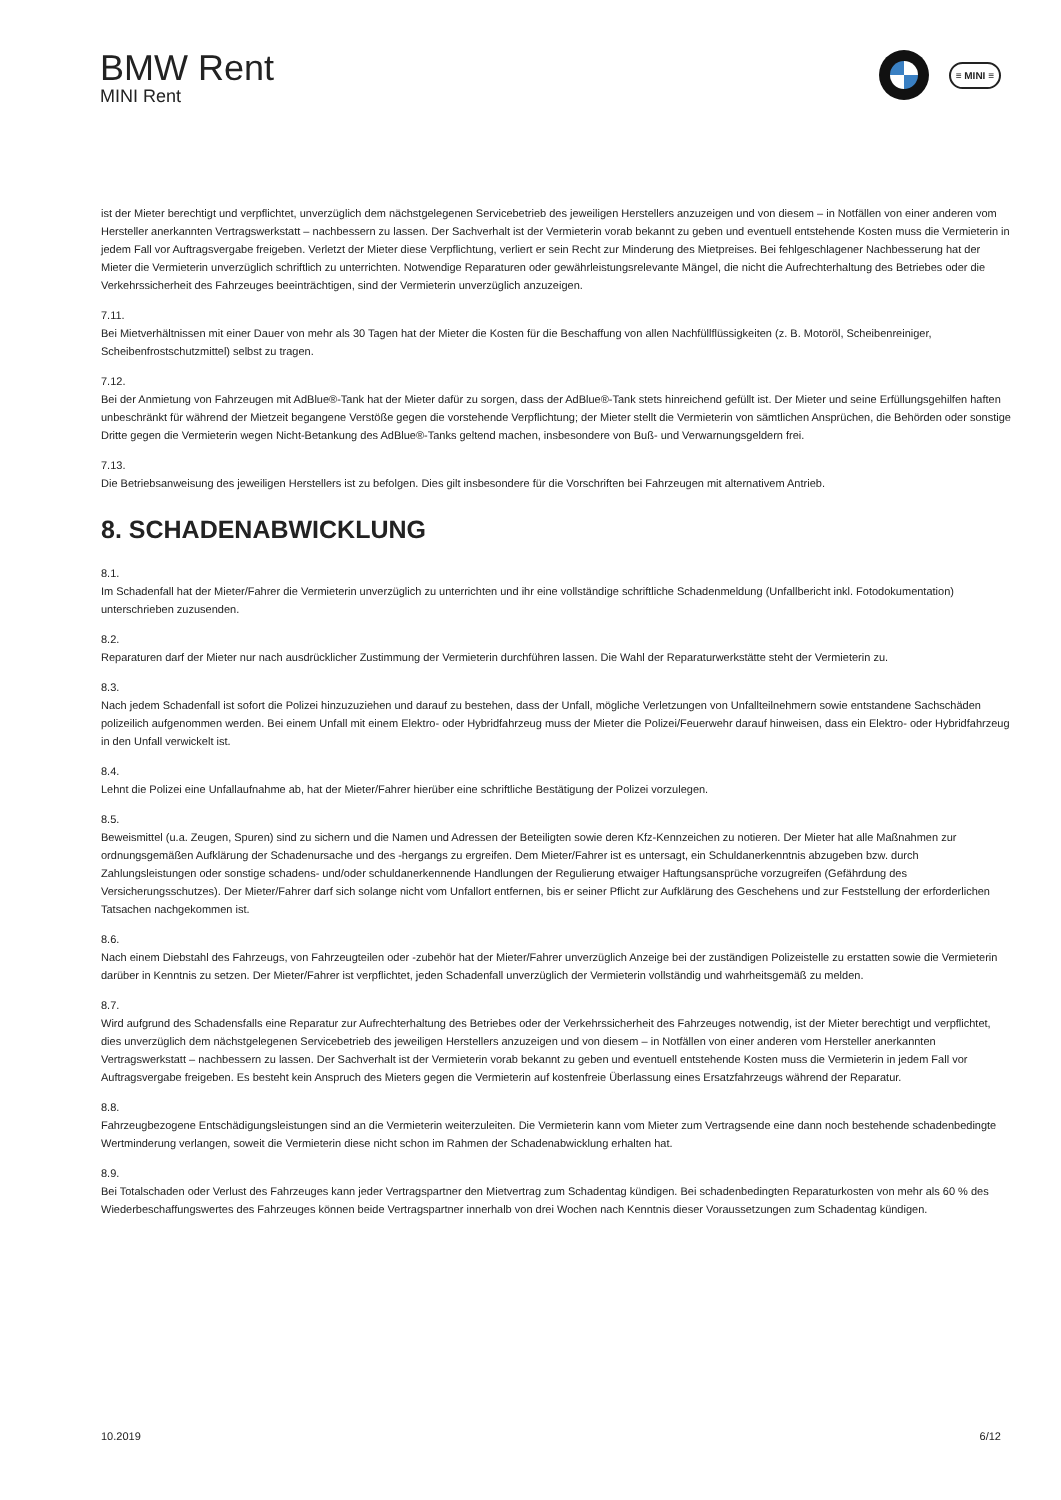BMW Rent
MINI Rent
≡ MINI ≡
ist der Mieter berechtigt und verpflichtet, unverzüglich dem nächstgelegenen Servicebetrieb des jeweiligen Herstellers anzuzeigen und von diesem – in Notfällen von einer anderen vom Hersteller anerkannten Vertragswerkstatt – nachbessern zu lassen. Der Sachverhalt ist der Vermieterin vorab bekannt zu geben und eventuell entstehende Kosten muss die Vermieterin in jedem Fall vor Auftragsvergabe freigeben. Verletzt der Mieter diese Verpflichtung, verliert er sein Recht zur Minderung des Mietpreises. Bei fehlgeschlagener Nachbesserung hat der Mieter die Vermieterin unverzüglich schriftlich zu unterrichten. Notwendige Reparaturen oder gewährleistungsrelevante Mängel, die nicht die Aufrechterhaltung des Betriebes oder die Verkehrssicherheit des Fahrzeuges beeinträchtigen, sind der Vermieterin unverzüglich anzuzeigen.
7.11.
Bei Mietverhältnissen mit einer Dauer von mehr als 30 Tagen hat der Mieter die Kosten für die Beschaffung von allen Nachfüllflüssigkeiten (z. B. Motoröl, Scheibenreiniger, Scheibenfrostschutzmittel) selbst zu tragen.
7.12.
Bei der Anmietung von Fahrzeugen mit AdBlue®-Tank hat der Mieter dafür zu sorgen, dass der AdBlue®-Tank stets hinreichend gefüllt ist. Der Mieter und seine Erfüllungsgehilfen haften unbeschränkt für während der Mietzeit begangene Verstöße gegen die vorstehende Verpflichtung; der Mieter stellt die Vermieterin von sämtlichen Ansprüchen, die Behörden oder sonstige Dritte gegen die Vermieterin wegen Nicht-Betankung des AdBlue®-Tanks geltend machen, insbesondere von Buß- und Verwarnungsgeldern frei.
7.13.
Die Betriebsanweisung des jeweiligen Herstellers ist zu befolgen. Dies gilt insbesondere für die Vorschriften bei Fahrzeugen mit alternativem Antrieb.
8. SCHADENABWICKLUNG
8.1.
Im Schadenfall hat der Mieter/Fahrer die Vermieterin unverzüglich zu unterrichten und ihr eine vollständige schriftliche Schadenmeldung (Unfallbericht inkl. Fotodokumentation) unterschrieben zuzusenden.
8.2.
Reparaturen darf der Mieter nur nach ausdrücklicher Zustimmung der Vermieterin durchführen lassen. Die Wahl der Reparaturwerkstätte steht der Vermieterin zu.
8.3.
Nach jedem Schadenfall ist sofort die Polizei hinzuzuziehen und darauf zu bestehen, dass der Unfall, mögliche Verletzungen von Unfallteilnehmern sowie entstandene Sachschäden polizeilich aufgenommen werden. Bei einem Unfall mit einem Elektro- oder Hybridfahrzeug muss der Mieter die Polizei/Feuerwehr darauf hinweisen, dass ein Elektro- oder Hybridfahrzeug in den Unfall verwickelt ist.
8.4.
Lehnt die Polizei eine Unfallaufnahme ab, hat der Mieter/Fahrer hierüber eine schriftliche Bestätigung der Polizei vorzulegen.
8.5.
Beweismittel (u.a. Zeugen, Spuren) sind zu sichern und die Namen und Adressen der Beteiligten sowie deren Kfz-Kennzeichen zu notieren. Der Mieter hat alle Maßnahmen zur ordnungsgemäßen Aufklärung der Schadenursache und des -hergangs zu ergreifen. Dem Mieter/Fahrer ist es untersagt, ein Schuldanerkenntnis abzugeben bzw. durch Zahlungsleistungen oder sonstige schadens- und/oder schuldanerkennende Handlungen der Regulierung etwaiger Haftungsansprüche vorzugreifen (Gefährdung des Versicherungsschutzes). Der Mieter/Fahrer darf sich solange nicht vom Unfallort entfernen, bis er seiner Pflicht zur Aufklärung des Geschehens und zur Feststellung der erforderlichen Tatsachen nachgekommen ist.
8.6.
Nach einem Diebstahl des Fahrzeugs, von Fahrzeugteilen oder -zubehör hat der Mieter/Fahrer unverzüglich Anzeige bei der zuständigen Polizeistelle zu erstatten sowie die Vermieterin darüber in Kenntnis zu setzen. Der Mieter/Fahrer ist verpflichtet, jeden Schadenfall unverzüglich der Vermieterin vollständig und wahrheitsgemäß zu melden.
8.7.
Wird aufgrund des Schadensfalls eine Reparatur zur Aufrechterhaltung des Betriebes oder der Verkehrssicherheit des Fahrzeuges notwendig, ist der Mieter berechtigt und verpflichtet, dies unverzüglich dem nächstgelegenen Servicebetrieb des jeweiligen Herstellers anzuzeigen und von diesem – in Notfällen von einer anderen vom Hersteller anerkannten Vertragswerkstatt – nachbessern zu lassen. Der Sachverhalt ist der Vermieterin vorab bekannt zu geben und eventuell entstehende Kosten muss die Vermieterin in jedem Fall vor Auftragsvergabe freigeben. Es besteht kein Anspruch des Mieters gegen die Vermieterin auf kostenfreie Überlassung eines Ersatzfahrzeugs während der Reparatur.
8.8.
Fahrzeugbezogene Entschädigungsleistungen sind an die Vermieterin weiterzuleiten. Die Vermieterin kann vom Mieter zum Vertragsende eine dann noch bestehende schadenbedingte Wertminderung verlangen, soweit die Vermieterin diese nicht schon im Rahmen der Schadenabwicklung erhalten hat.
8.9.
Bei Totalschaden oder Verlust des Fahrzeuges kann jeder Vertragspartner den Mietvertrag zum Schadentag kündigen. Bei schadenbedingten Reparaturkosten von mehr als 60 % des Wiederbeschaffungswertes des Fahrzeuges können beide Vertragspartner innerhalb von drei Wochen nach Kenntnis dieser Voraussetzungen zum Schadentag kündigen.
10.2019 6/12